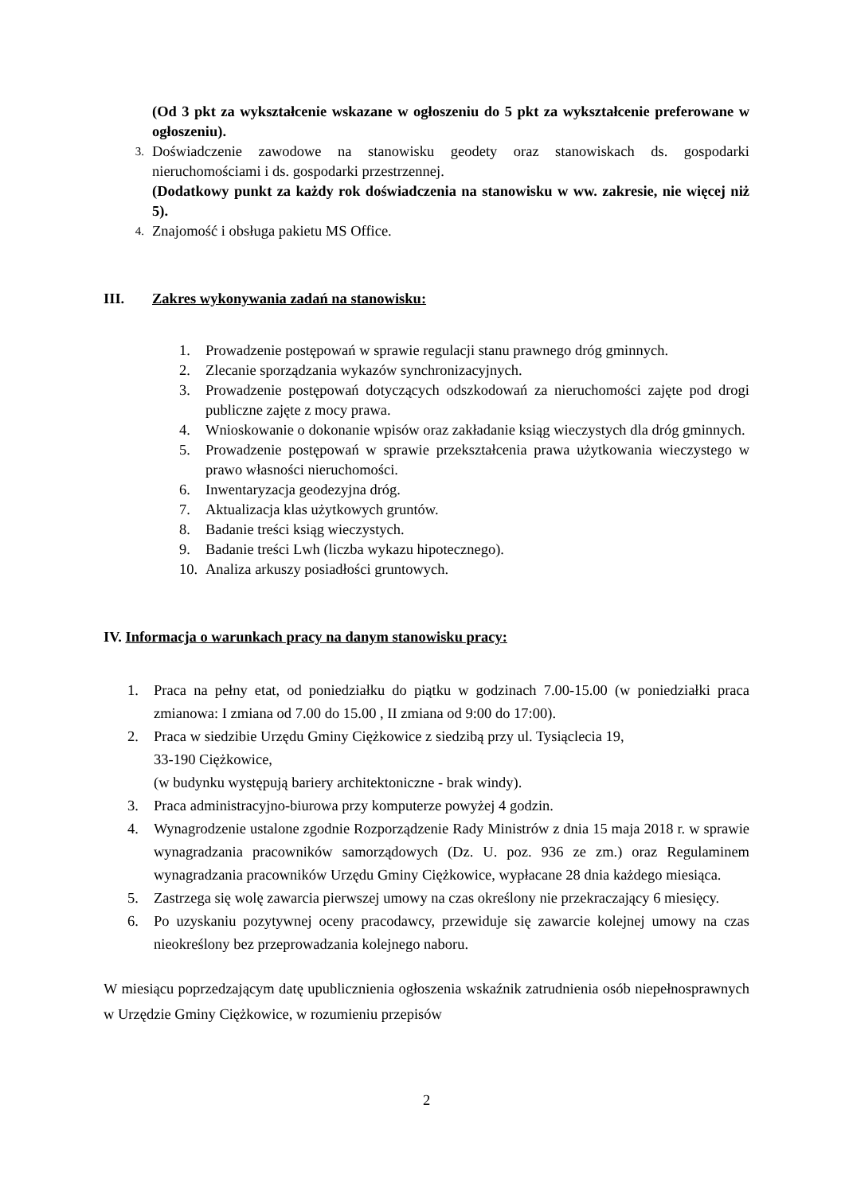(Od 3 pkt za wykształcenie wskazane w ogłoszeniu do 5 pkt za wykształcenie preferowane w ogłoszeniu).
3. Doświadczenie zawodowe na stanowisku geodety oraz stanowiskach ds. gospodarki nieruchomościami i ds. gospodarki przestrzennej.
(Dodatkowy punkt za każdy rok doświadczenia na stanowisku w ww. zakresie, nie więcej niż 5).
4. Znajomość i obsługa pakietu MS Office.
III. Zakres wykonywania zadań na stanowisku:
1. Prowadzenie postępowań w sprawie regulacji stanu prawnego dróg gminnych.
2. Zlecanie sporządzania wykazów synchronizacyjnych.
3. Prowadzenie postępowań dotyczących odszkodowań za nieruchomości zajęte pod drogi publiczne zajęte z mocy prawa.
4. Wnioskowanie o dokonanie wpisów oraz zakładanie ksiąg wieczystych dla dróg gminnych.
5. Prowadzenie postępowań w sprawie przekształcenia prawa użytkowania wieczystego w prawo własności nieruchomości.
6. Inwentaryzacja geodezyjna dróg.
7. Aktualizacja klas użytkowych gruntów.
8. Badanie treści ksiąg wieczystych.
9. Badanie treści Lwh (liczba wykazu hipotecznego).
10. Analiza arkuszy posiadłości gruntowych.
IV. Informacja o warunkach pracy na danym stanowisku pracy:
1. Praca na pełny etat, od poniedziałku do piątku w godzinach 7.00-15.00 (w poniedziałki praca zmianowa: I zmiana od 7.00 do 15.00 , II zmiana od 9:00 do 17:00).
2. Praca w siedzibie Urzędu Gminy Ciężkowice z siedzibą przy ul. Tysiąclecia 19,
33-190 Ciężkowice,
(w budynku występują bariery architektoniczne - brak windy).
3. Praca administracyjno-biurowa przy komputerze powyżej 4 godzin.
4. Wynagrodzenie ustalone zgodnie Rozporządzenie Rady Ministrów z dnia 15 maja 2018 r. w sprawie wynagradzania pracowników samorządowych (Dz. U. poz. 936 ze zm.) oraz Regulaminem wynagradzania pracowników Urzędu Gminy Ciężkowice, wypłacane 28 dnia każdego miesiąca.
5. Zastrzega się wolę zawarcia pierwszej umowy na czas określony nie przekraczający 6 miesięcy.
6. Po uzyskaniu pozytywnej oceny pracodawcy, przewiduje się zawarcie kolejnej umowy na czas nieokreślony bez przeprowadzania kolejnego naboru.
W miesiącu poprzedzającym datę upublicznienia ogłoszenia wskaźnik zatrudnienia osób niepełnosprawnych w Urzędzie Gminy Ciężkowice, w rozumieniu przepisów
2